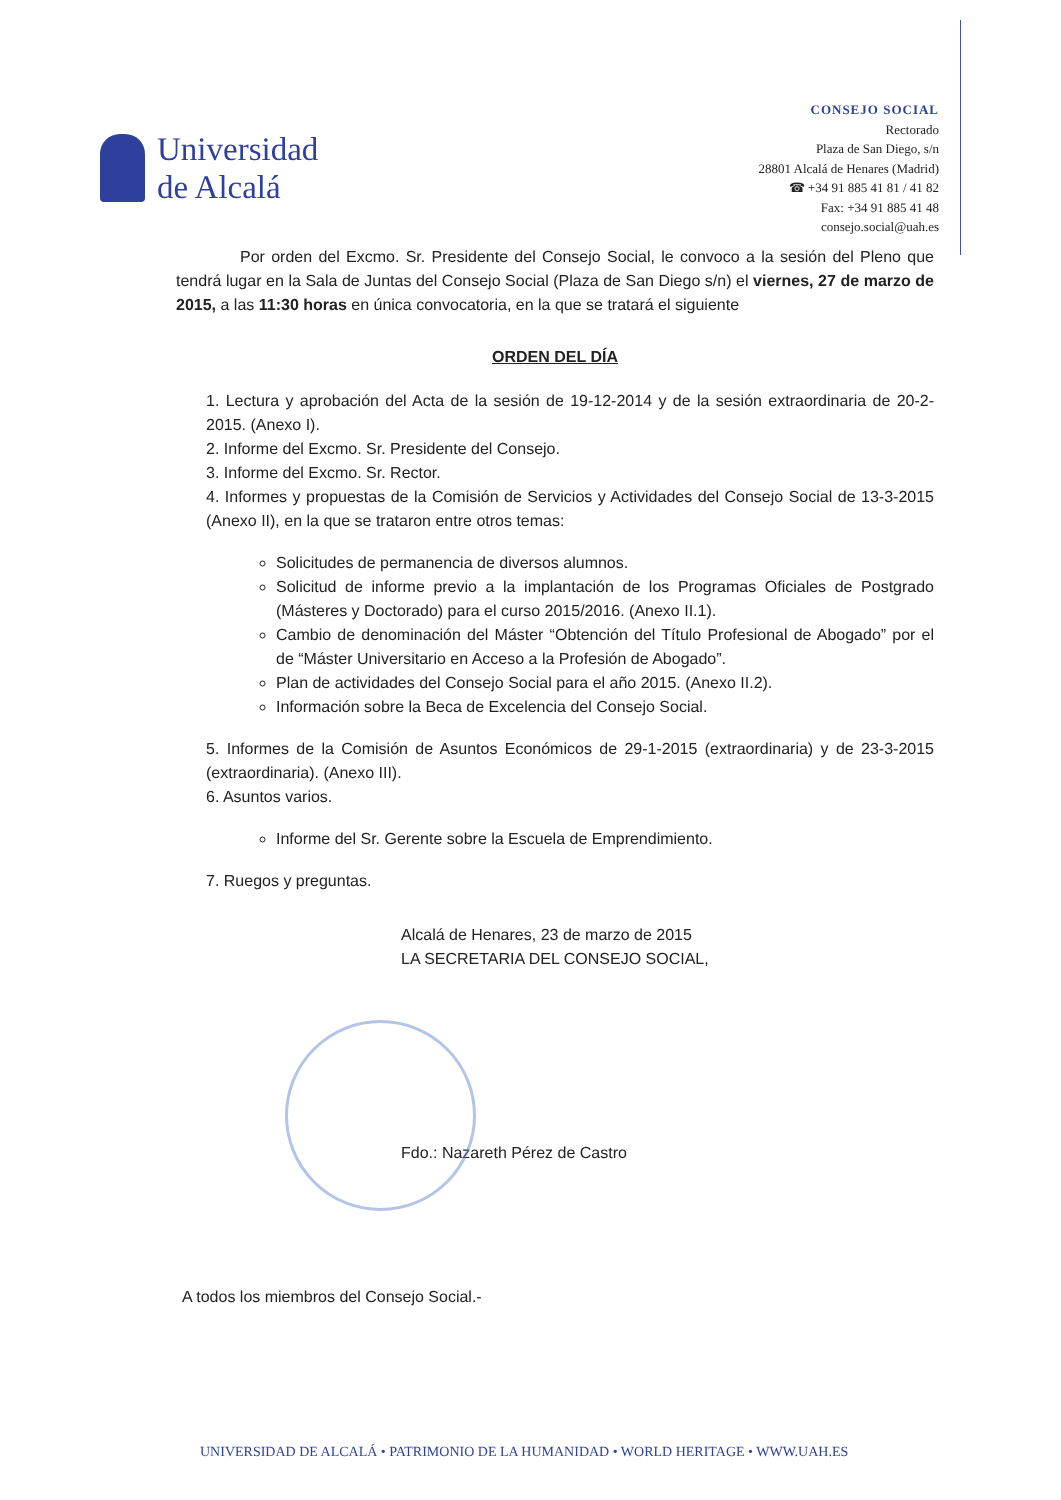Universidad
de Alcalá
CONSEJO SOCIAL
Rectorado
Plaza de San Diego, s/n
28801 Alcalá de Henares (Madrid)
☎ +34 91 885 41 81 / 41 82
Fax: +34 91 885 41 48
consejo.social@uah.es
Por orden del Excmo. Sr. Presidente del Consejo Social, le convoco a la sesión del Pleno que tendrá lugar en la Sala de Juntas del Consejo Social (Plaza de San Diego s/n) el viernes, 27 de marzo de 2015, a las 11:30 horas en única convocatoria, en la que se tratará el siguiente
ORDEN DEL DÍA
1. Lectura y aprobación del Acta de la sesión de 19-12-2014 y de la sesión extraordinaria de 20-2-2015. (Anexo I).
2. Informe del Excmo. Sr. Presidente del Consejo.
3. Informe del Excmo. Sr. Rector.
4. Informes y propuestas de la Comisión de Servicios y Actividades del Consejo Social de 13-3-2015 (Anexo II), en la que se trataron entre otros temas:
Solicitudes de permanencia de diversos alumnos.
Solicitud de informe previo a la implantación de los Programas Oficiales de Postgrado (Másteres y Doctorado) para el curso 2015/2016. (Anexo II.1).
Cambio de denominación del Máster “Obtención del Título Profesional de Abogado” por el de “Máster Universitario en Acceso a la Profesión de Abogado”.
Plan de actividades del Consejo Social para el año 2015. (Anexo II.2).
Información sobre la Beca de Excelencia del Consejo Social.
5. Informes de la Comisión de Asuntos Económicos de 29-1-2015 (extraordinaria) y de 23-3-2015 (extraordinaria). (Anexo III).
6. Asuntos varios.
Informe del Sr. Gerente sobre la Escuela de Emprendimiento.
7. Ruegos y preguntas.
Alcalá de Henares, 23 de marzo de 2015
LA SECRETARIA DEL CONSEJO SOCIAL,
Fdo.: Nazareth Pérez de Castro
A todos los miembros del Consejo Social.-
UNIVERSIDAD DE ALCALÁ • PATRIMONIO DE LA HUMANIDAD • WORLD HERITAGE • WWW.UAH.ES